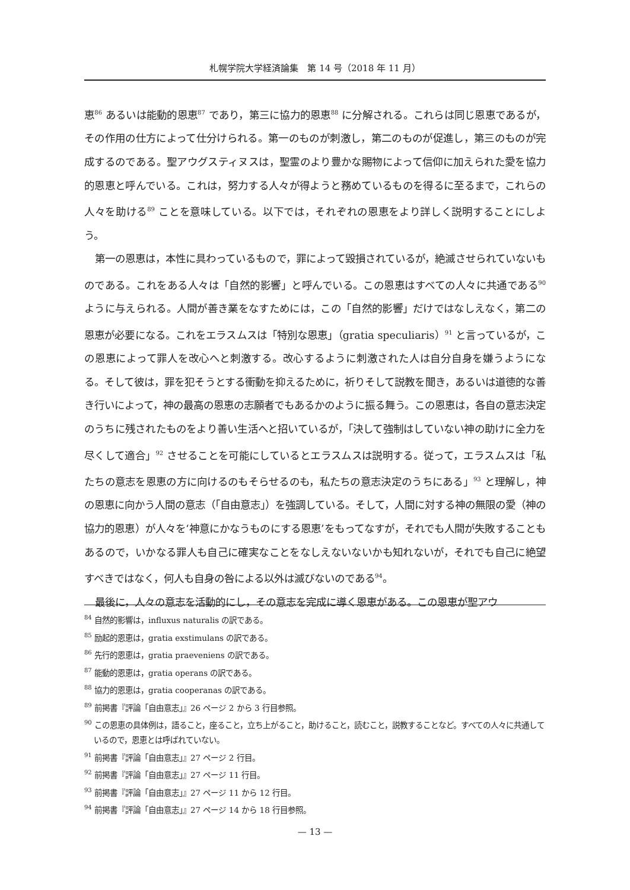札幌学院大学経済論集　第 14 号（2018 年 11 月）
恵<sup>86</sup> あるいは能動的恩恵<sup>87</sup> であり，第三に協力的恩恵<sup>88</sup> に分解される。これらは同じ恩恵であるが，その作用の仕方によって仕分けられる。第一のものが刺激し，第二のものが促進し，第三のものが完成するのである。聖アウグスティヌスは，聖霊のより豊かな賜物によって信仰に加えられた愛を協力的恩恵と呼んでいる。これは，努力する人々が得ようと務めているものを得るに至るまで，これらの人々を助ける<sup>89</sup> ことを意味している。以下では，それぞれの恩恵をより詳しく説明することにしよう。
第一の恩恵は，本性に具わっているもので，罪によって毀損されているが，絶滅させられていないものである。これをある人々は「自然的影響」と呼んでいる。この恩恵はすべての人々に共通である<sup>90</sup> ように与えられる。人間が善き業をなすためには，この「自然的影響」だけではなしえなく，第二の恩恵が必要になる。これをエラスムスは「特別な恩恵」（gratia speculiaris）<sup>91</sup> と言っているが，この恩恵によって罪人を改心へと刺激する。改心するように刺激された人は自分自身を嫌うようになる。そして彼は，罪を犯そうとする衝動を抑えるために，祈りそして説教を聞き，あるいは道徳的な善き行いによって，神の最高の恩恵の志願者でもあるかのように振る舞う。この恩恵は，各自の意志決定のうちに残されたものをより善い生活へと招いているが，「決して強制はしていない神の助けに全力を尽くして適合」<sup>92</sup> させることを可能にしているとエラスムスは説明する。従って，エラスムスは「私たちの意志を恩恵の方に向けるのもそらせるのも，私たちの意志決定のうちにある」<sup>93</sup> と理解し，神の恩恵に向かう人間の意志（「自由意志」）を強調している。そして，人間に対する神の無限の愛（神の協力的恩恵）が人々を‘神意にかなうものにする恩恵’をもってなすが，それでも人間が失敗することもあるので，いかなる罪人も自己に確実なことをなしえないないかも知れないが，それでも自己に絶望すべきではなく，何人も自身の咎による以外は滅びないのである<sup>94</sup>。
最後に，人々の意志を活動的にし，その意志を完成に導く恩恵がある。この恩恵が聖アウ
<sup>84</sup> 自然的影響は，influxus naturalis の訳である。
<sup>85</sup> 励起的恩恵は，gratia exstimulans の訳である。
<sup>86</sup> 先行的恩恵は，gratia praeveniens の訳である。
<sup>87</sup> 能動的恩恵は，gratia operans の訳である。
<sup>88</sup> 協力的恩恵は，gratia cooperanas の訳である。
<sup>89</sup> 前掲書『評論「自由意志」』26 ページ 2 から 3 行目参照。
<sup>90</sup> この恩恵の具体例は，語ること，座ること，立ち上がること，助けること，読むこと，説教することなど。すべての人々に共通しているので，恩恵とは呼ばれていない。
<sup>91</sup> 前掲書『評論「自由意志」』27 ページ 2 行目。
<sup>92</sup> 前掲書『評論「自由意志」』27 ページ 11 行目。
<sup>93</sup> 前掲書『評論「自由意志」』27 ページ 11 から 12 行目。
<sup>94</sup> 前掲書『評論「自由意志」』27 ページ 14 から 18 行目参照。
— 13 —